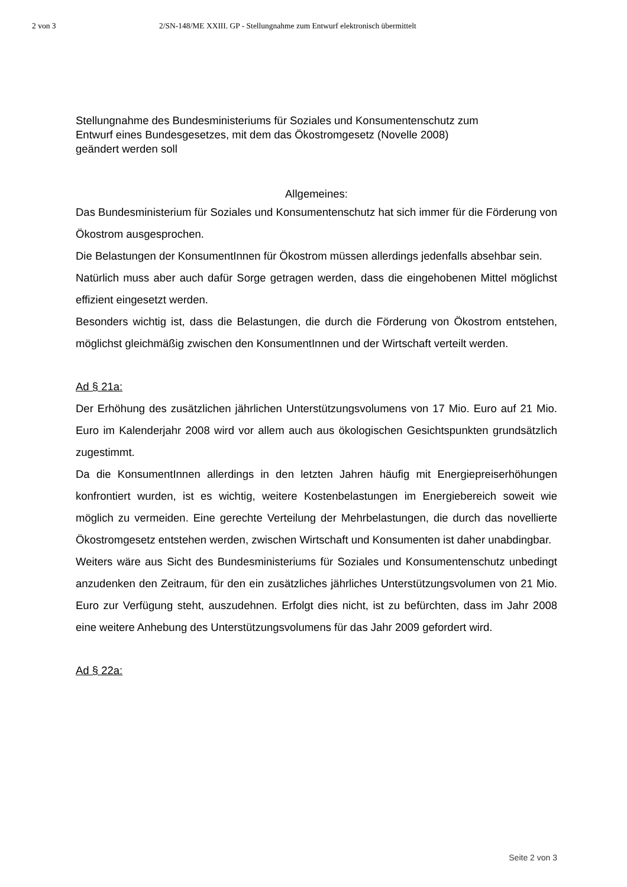2 von 3 2/SN-148/ME XXIII. GP - Stellungnahme zum Entwurf elektronisch übermittelt
Stellungnahme des Bundesministeriums für Soziales und Konsumentenschutz zum
Entwurf eines Bundesgesetzes, mit dem das Ökostromgesetz (Novelle 2008)
geändert werden soll
Allgemeines:
Das Bundesministerium für Soziales und Konsumentenschutz hat sich immer für die Förderung von Ökostrom ausgesprochen.
Die Belastungen der KonsumentInnen für Ökostrom müssen allerdings jedenfalls absehbar sein.
Natürlich muss aber auch dafür Sorge getragen werden, dass die eingehobenen Mittel möglichst effizient eingesetzt werden.
Besonders wichtig ist, dass die Belastungen, die durch die Förderung von Ökostrom entstehen, möglichst gleichmäßig zwischen den KonsumentInnen und der Wirtschaft verteilt werden.
Ad § 21a:
Der Erhöhung des zusätzlichen jährlichen Unterstützungsvolumens von 17 Mio. Euro auf 21 Mio. Euro im Kalenderjahr 2008 wird vor allem auch aus ökologischen Gesichtspunkten grundsätzlich zugestimmt.
Da die KonsumentInnen allerdings in den letzten Jahren häufig mit Energiepreiserhöhungen konfrontiert wurden, ist es wichtig, weitere Kostenbelastungen im Energiebereich soweit wie möglich zu vermeiden. Eine gerechte Verteilung der Mehrbelastungen, die durch das novellierte Ökostromgesetz entstehen werden, zwischen Wirtschaft und Konsumenten ist daher unabdingbar.
Weiters wäre aus Sicht des Bundesministeriums für Soziales und Konsumentenschutz unbedingt anzudenken den Zeitraum, für den ein zusätzliches jährliches Unterstützungsvolumen von 21 Mio. Euro zur Verfügung steht, auszudehnen. Erfolgt dies nicht, ist zu befürchten, dass im Jahr 2008 eine weitere Anhebung des Unterstützungsvolumens für das Jahr 2009 gefordert wird.
Ad § 22a:
Seite 2 von 3